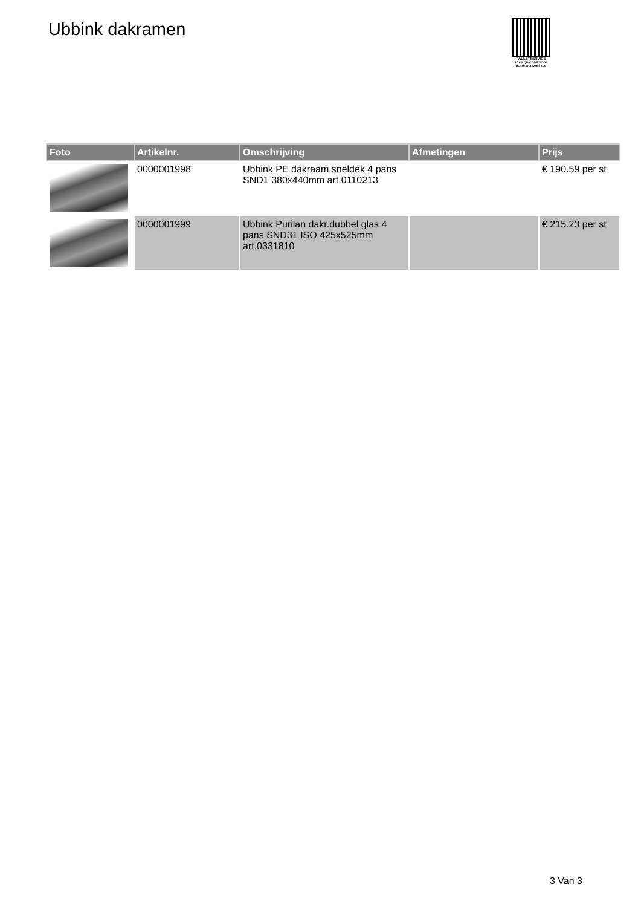Ubbink dakramen
PALLETSERVICE
SCAN QR-CODE VOOR RETOURFORMULIER
| Foto | Artikelnr. | Omschrijving | Afmetingen | Prijs |
| --- | --- | --- | --- | --- |
| | 0000001998 | Ubbink PE dakraam sneldek 4 pans SND1 380x440mm art.0110213 | | € 190.59 per st |
| | 0000001999 | Ubbink Purilan dakr.dubbel glas 4 pans SND31 ISO 425x525mm art.0331810 | | € 215.23 per st |
3 Van 3